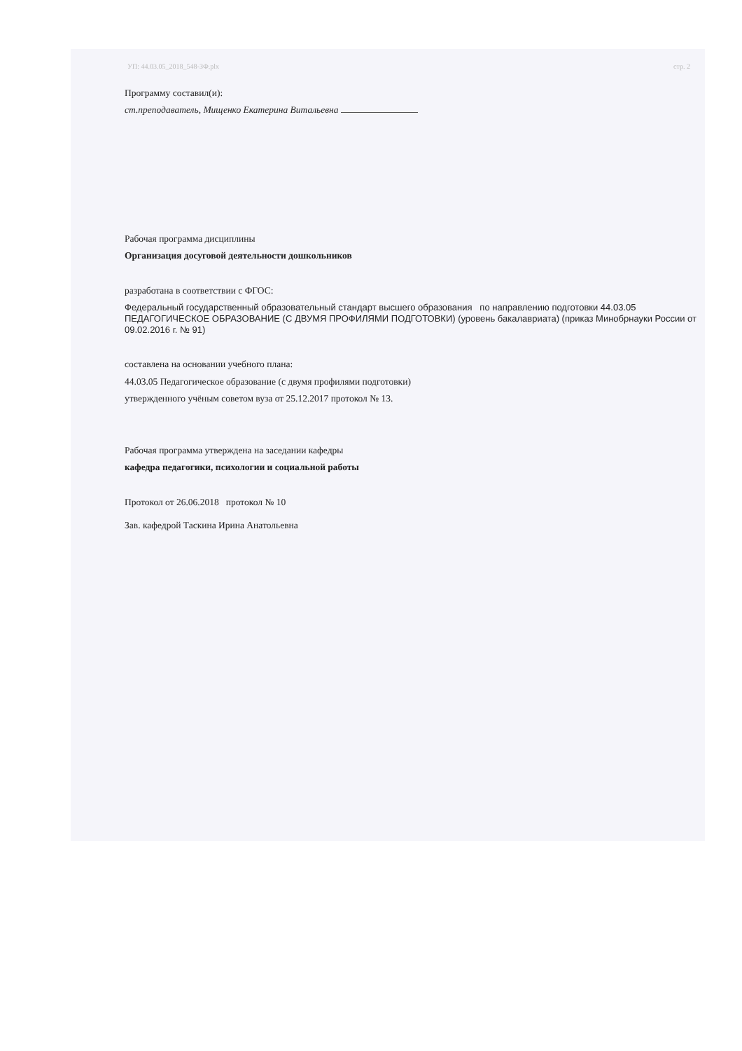УП: 44.03.05_2018_548-ЗФ.plx стр. 2
Программу составил(и):
ст.преподаватель, Мищенко Екатерина Витальевна
Рабочая программа дисциплины
Организация досуговой деятельности дошкольников
разработана в соответствии с ФГОС:
Федеральный государственный образовательный стандарт высшего образования по направлению подготовки 44.03.05 ПЕДАГОГИЧЕСКОЕ ОБРАЗОВАНИЕ (С ДВУМЯ ПРОФИЛЯМИ ПОДГОТОВКИ) (уровень бакалавриата) (приказ Минобрнауки России от 09.02.2016 г. № 91)
составлена на основании учебного плана:
44.03.05 Педагогическое образование (с двумя профилями подготовки)
утвержденного учёным советом вуза от 25.12.2017 протокол № 13.
Рабочая программа утверждена на заседании кафедры
кафедра педагогики, психологии и социальной работы
Протокол от 26.06.2018 протокол № 10
Зав. кафедрой Таскина Ирина Анатольевна